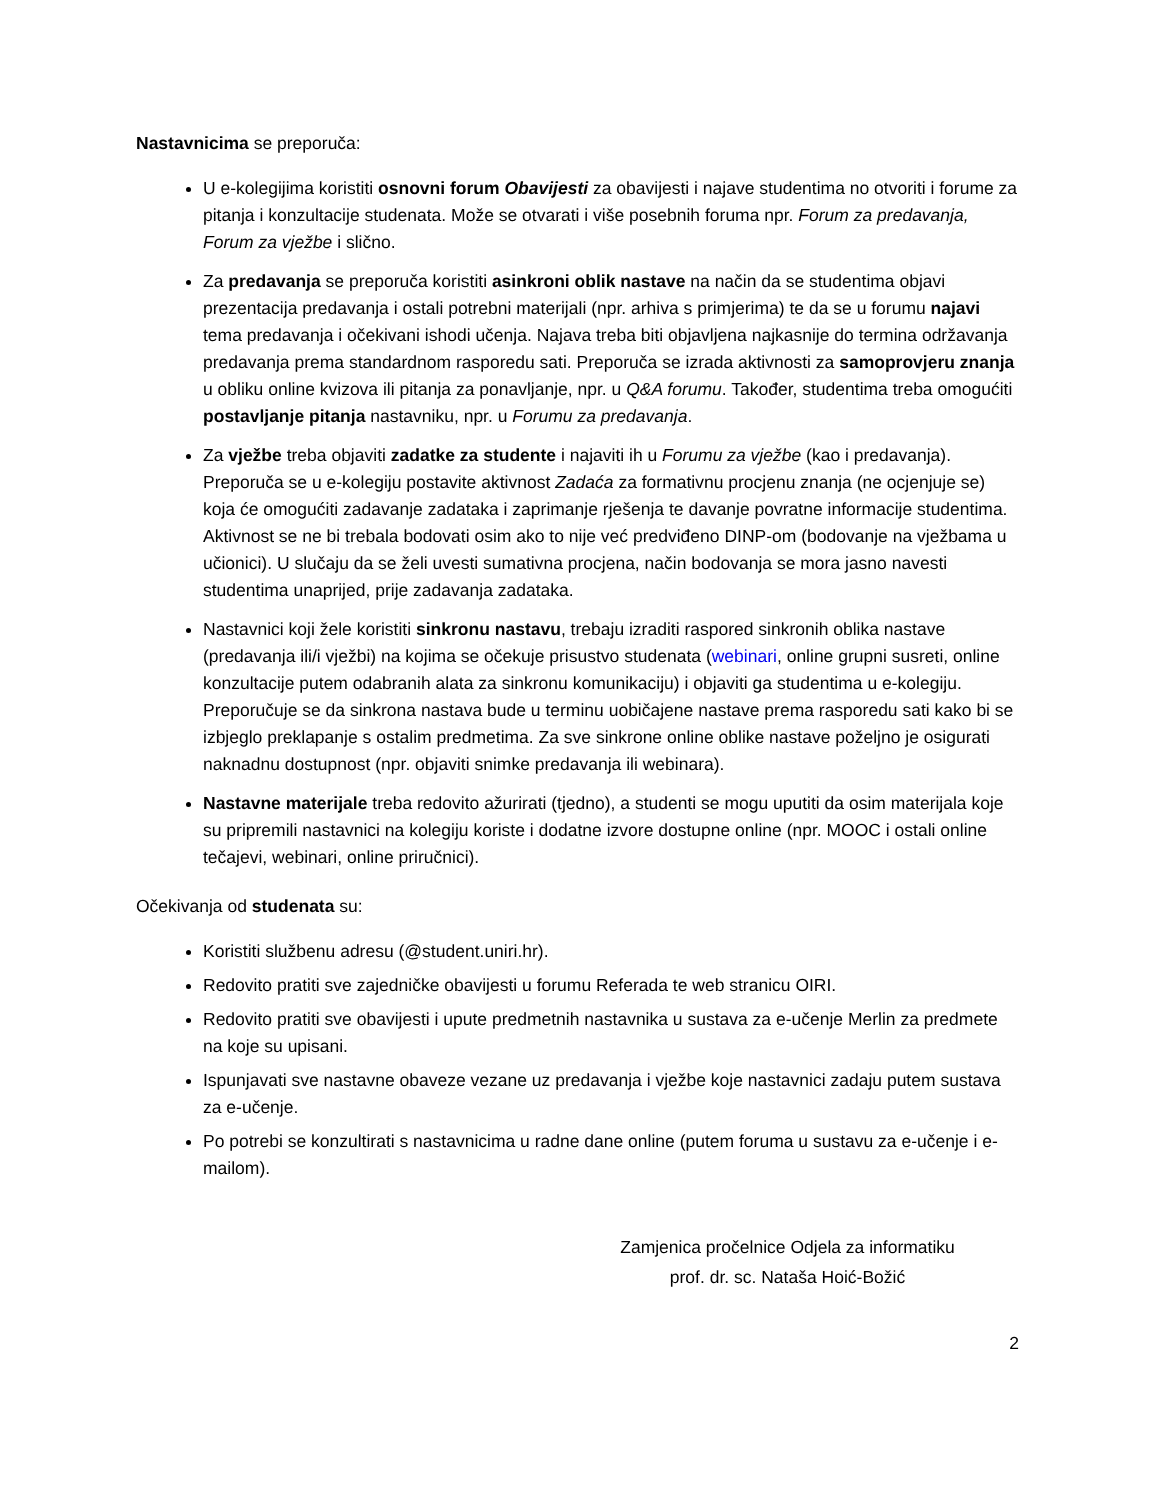Nastavnicima se preporuča:
U e-kolegijima koristiti osnovni forum Obavijesti za obavijesti i najave studentima no otvoriti i forume za pitanja i konzultacije studenata. Može se otvarati i više posebnih foruma npr. Forum za predavanja, Forum za vježbe i slično.
Za predavanja se preporuča koristiti asinkroni oblik nastave na način da se studentima objavi prezentacija predavanja i ostali potrebni materijali (npr. arhiva s primjerima) te da se u forumu najavi tema predavanja i očekivani ishodi učenja. Najava treba biti objavljena najkasnije do termina održavanja predavanja prema standardnom rasporedu sati. Preporuča se izrada aktivnosti za samoprovjeru znanja u obliku online kvizova ili pitanja za ponavljanje, npr. u Q&A forumu. Također, studentima treba omogućiti postavljanje pitanja nastavniku, npr. u Forumu za predavanja.
Za vježbe treba objaviti zadatke za studente i najaviti ih u Forumu za vježbe (kao i predavanja). Preporuča se u e-kolegiju postavite aktivnost Zadaća za formativnu procjenu znanja (ne ocjenjuje se) koja će omogućiti zadavanje zadataka i zaprimanje rješenja te davanje povratne informacije studentima. Aktivnost se ne bi trebala bodovati osim ako to nije već predviđeno DINP-om (bodovanje na vježbama u učionici). U slučaju da se želi uvesti sumativna procjena, način bodovanja se mora jasno navesti studentima unaprijed, prije zadavanja zadataka.
Nastavnici koji žele koristiti sinkronu nastavu, trebaju izraditi raspored sinkronih oblika nastave (predavanja ili/i vježbi) na kojima se očekuje prisustvo studenata (webinari, online grupni susreti, online konzultacije putem odabranih alata za sinkronu komunikaciju) i objaviti ga studentima u e-kolegiju. Preporučuje se da sinkrona nastava bude u terminu uobičajene nastave prema rasporedu sati kako bi se izbjeglo preklapanje s ostalim predmetima. Za sve sinkrone online oblike nastave poželjno je osigurati naknadnu dostupnost (npr. objaviti snimke predavanja ili webinara).
Nastavne materijale treba redovito ažurirati (tjedno), a studenti se mogu uputiti da osim materijala koje su pripremili nastavnici na kolegiju koriste i dodatne izvore dostupne online (npr. MOOC i ostali online tečajevi, webinari, online priručnici).
Očekivanja od studenata su:
Koristiti službenu adresu (@student.uniri.hr).
Redovito pratiti sve zajedničke obavijesti u forumu Referada te web stranicu OIRI.
Redovito pratiti sve obavijesti i upute predmetnih nastavnika u sustava za e-učenje Merlin za predmete na koje su upisani.
Ispunjavati sve nastavne obaveze vezane uz predavanja i vježbe koje nastavnici zadaju putem sustava za e-učenje.
Po potrebi se konzultirati s nastavnicima u radne dane online (putem foruma u sustavu za e-učenje i e-mailom).
Zamjenica pročelnice Odjela za informatiku
prof. dr. sc. Nataša Hoić-Božić
2